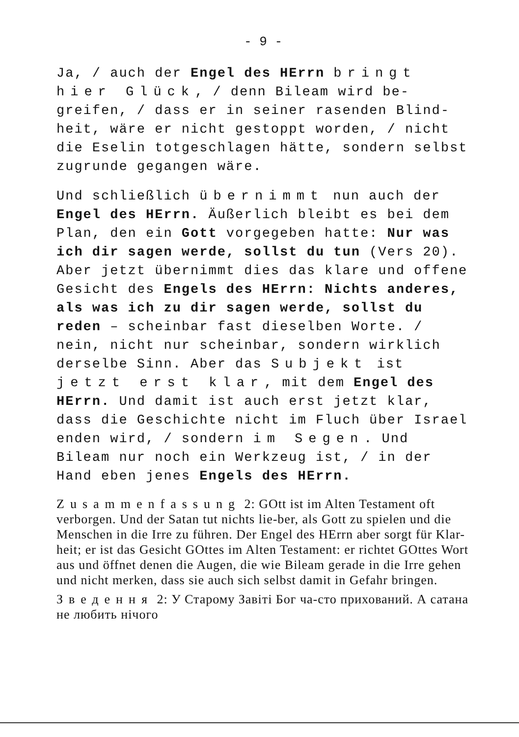- 9 -
Ja, / auch der Engel des HErrn bringt hier Glück, / denn Bileam wird be-greifen, / dass er in seiner rasenden Blind-heit, wäre er nicht gestoppt worden, / nicht die Eselin totgeschlagen hätte, sondern selbst zugrunde gegangen wäre.
Und schließlich übernimmt nun auch der Engel des HErrn. Äußerlich bleibt es bei dem Plan, den ein Gott vorgegeben hatte: Nur was ich dir sagen werde, sollst du tun (Vers 20). Aber jetzt übernimmt dies das klare und offene Gesicht des Engels des HErrn: Nichts anderes, als was ich zu dir sagen werde, sollst du reden – scheinbar fast dieselben Worte. / nein, nicht nur scheinbar, sondern wirklich derselbe Sinn. Aber das Subjekt ist jetzt erst klar, mit dem Engel des HErrn. Und damit ist auch erst jetzt klar, dass die Geschichte nicht im Fluch über Israel enden wird, / sondern im Segen. Und Bileam nur noch ein Werkzeug ist, / in der Hand eben jenes Engels des HErrn.
Zusammenfassung 2: GOtt ist im Alten Testament oft verborgen. Und der Satan tut nichts lie-ber, als Gott zu spielen und die Menschen in die Irre zu führen. Der Engel des HErrn aber sorgt für Klar-heit; er ist das Gesicht GOttes im Alten Testament: er richtet GOttes Wort aus und öffnet denen die Augen, die wie Bileam gerade in die Irre gehen und nicht merken, dass sie auch sich selbst damit in Gefahr bringen.
Зведення 2: У Старому Завіті Бог ча-сто прихований. А сатана не любить нічого